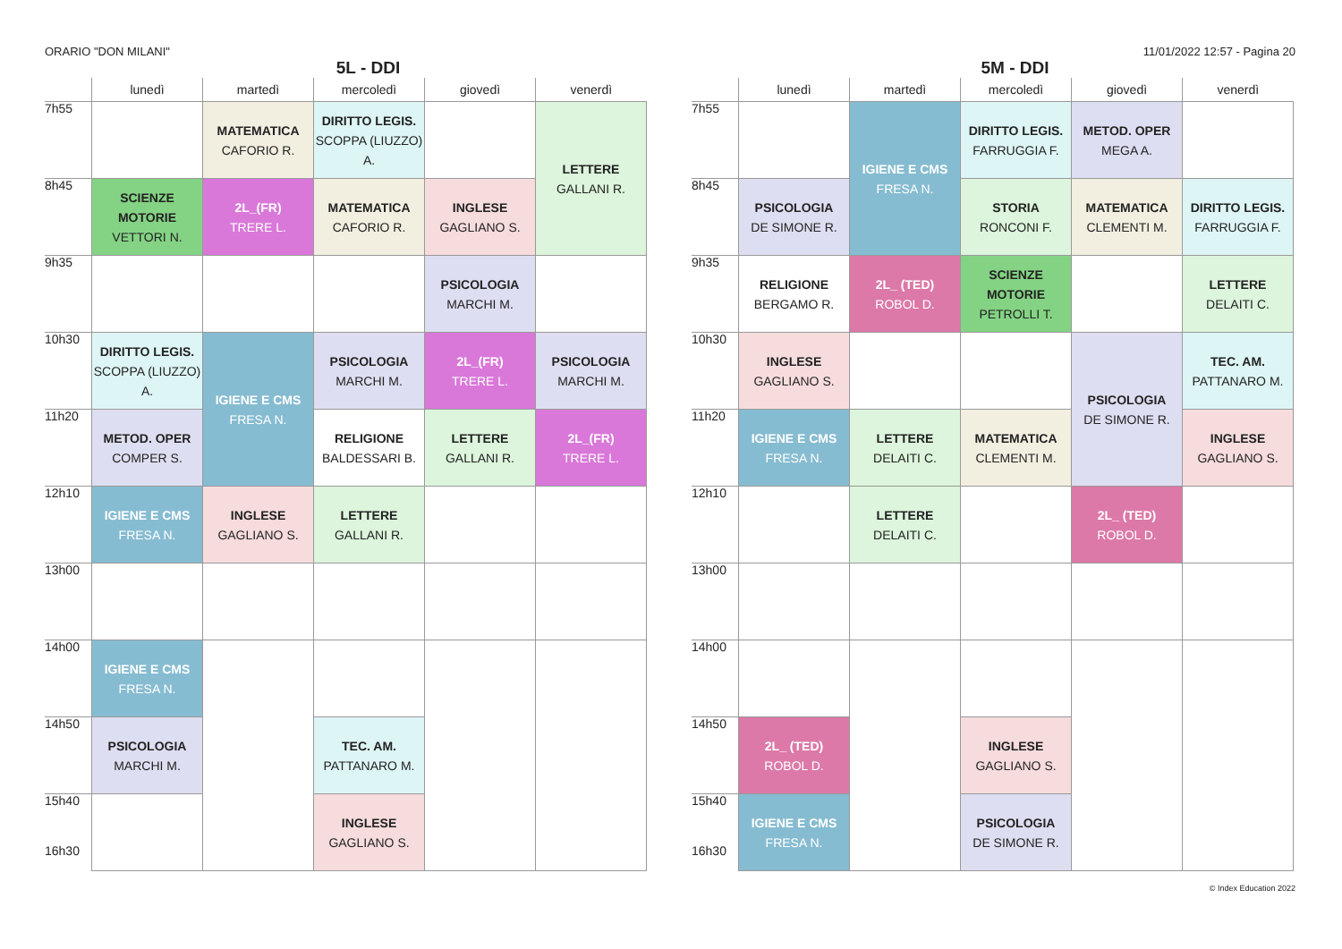ORARIO "DON MILANI" 11/01/2022 12:57 - Pagina 20
5L - DDI
| | lunedì | martedì | mercoledì | giovedì | venerdì |
| --- | --- | --- | --- | --- | --- |
| 7h55 | | MATEMATICA CAFORIO R. | DIRITTO LEGIS. SCOPPA (LIUZZO) A. | | LETTERE GALLANI R. |
| 8h45 | SCIENZE MOTORIE VETTORI N. | 2L_(FR) TRERE L. | MATEMATICA CAFORIO R. | INGLESE GAGLIANO S. | |
| 9h35 | | | | PSICOLOGIA MARCHI M. | |
| 10h30 | DIRITTO LEGIS. SCOPPA (LIUZZO) A. | IGIENE E CMS FRESA N. | PSICOLOGIA MARCHI M. | 2L_(FR) TRERE L. | PSICOLOGIA MARCHI M. |
| 11h20 | METOD. OPER COMPER S. | | RELIGIONE BALDESSARI B. | LETTERE GALLANI R. | 2L_(FR) TRERE L. |
| 12h10 | IGIENE E CMS FRESA N. | INGLESE GAGLIANO S. | LETTERE GALLANI R. | | |
| 13h00 | | | | | |
| 14h00 | IGIENE E CMS FRESA N. | | | | |
| 14h50 | PSICOLOGIA MARCHI M. | | TEC. AM. PATTANARO M. | | |
| 15h40 16h30 | | | INGLESE GAGLIANO S. | | |
5M - DDI
| | lunedì | martedì | mercoledì | giovedì | venerdì |
| --- | --- | --- | --- | --- | --- |
| 7h55 | | IGIENE E CMS FRESA N. | DIRITTO LEGIS. FARRUGGIA F. | METOD. OPER MEGA A. | |
| 8h45 | PSICOLOGIA DE SIMONE R. | | STORIA RONCONI F. | MATEMATICA CLEMENTI M. | DIRITTO LEGIS. FARRUGGIA F. |
| 9h35 | RELIGIONE BERGAMO R. | 2L_ (TED) ROBOL D. | SCIENZE MOTORIE PETROLLI T. | | LETTERE DELAITI C. |
| 10h30 | INGLESE GAGLIANO S. | | | PSICOLOGIA DE SIMONE R. | TEC. AM. PATTANARO M. |
| 11h20 | IGIENE E CMS FRESA N. | LETTERE DELAITI C. | MATEMATICA CLEMENTI M. | | INGLESE GAGLIANO S. |
| 12h10 | | LETTERE DELAITI C. | | 2L_ (TED) ROBOL D. | |
| 13h00 | | | | | |
| 14h00 | | | | | |
| 14h50 | 2L_ (TED) ROBOL D. | | INGLESE GAGLIANO S. | | |
| 15h40 16h30 | IGIENE E CMS FRESA N. | | PSICOLOGIA DE SIMONE R. | | |
© Index Education 2022